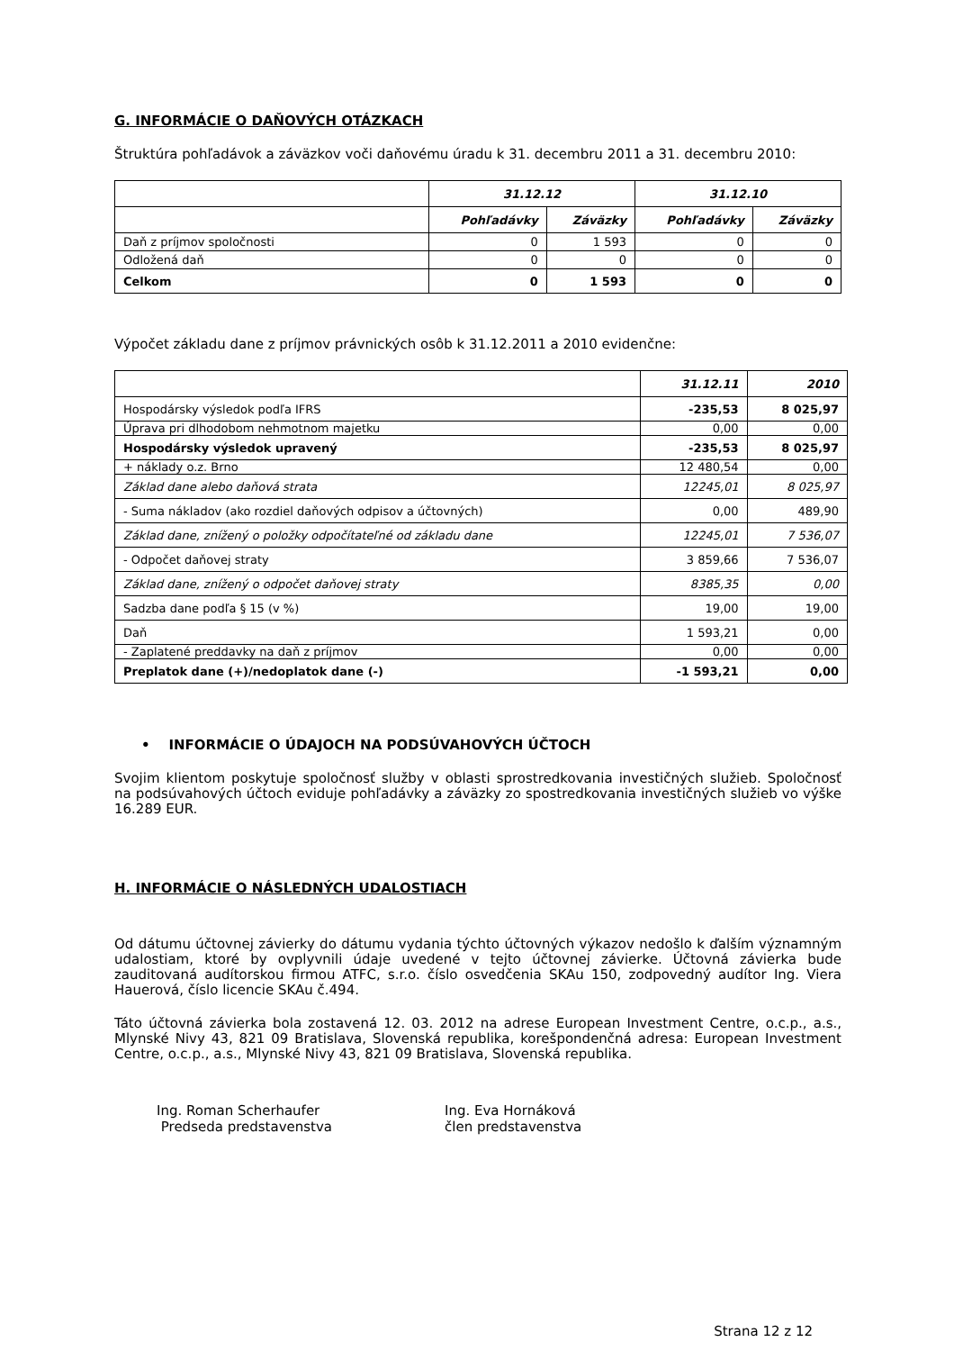G. INFORMÁCIE O DAŇOVÝCH OTÁZKACH
Štruktúra pohľadávok a záväzkov voči daňovému úradu k 31. decembru 2011 a 31. decembru 2010:
| | 31.12.12 | | 31.12.10 | |
| --- | --- | --- | --- | --- |
| | Pohľadávky | Záväzky | Pohľadávky | Záväzky |
| Daň z príjmov spoločnosti | 0 | 1 593 | 0 | 0 |
| Odložená daň | 0 | 0 | 0 | 0 |
| Celkom | 0 | 1 593 | 0 | 0 |
Výpočet základu dane z príjmov právnických osôb k 31.12.2011 a 2010 evidenčne:
| | 31.12.11 | 2010 |
| --- | --- | --- |
| Hospodársky výsledok podľa IFRS | -235,53 | 8 025,97 |
| Úprava pri dlhodobom nehmotnom majetku | 0,00 | 0,00 |
| Hospodársky výsledok upravený | -235,53 | 8 025,97 |
| + náklady o.z. Brno | 12 480,54 | 0,00 |
| Základ dane alebo daňová strata | 12245,01 | 8 025,97 |
| - Suma nákladov (ako rozdiel daňových odpisov a účtovných) | 0,00 | 489,90 |
| Základ dane, znížený o položky odpočítateľné od základu dane | 12245,01 | 7 536,07 |
| - Odpočet daňovej straty | 3 859,66 | 7 536,07 |
| Základ dane, znížený o odpočet daňovej straty | 8385,35 | 0,00 |
| Sadzba dane podľa § 15 (v %) | 19,00 | 19,00 |
| Daň | 1 593,21 | 0,00 |
| - Zaplatené preddavky na daň z príjmov | 0,00 | 0,00 |
| Preplatok dane (+)/nedoplatok dane (-) | -1 593,21 | 0,00 |
• INFORMÁCIE O ÚDAJOCH NA PODSÚVAHOVÝCH ÚČTOCH
Svojim klientom poskytuje spoločnosť služby v oblasti sprostredkovania investičných služieb. Spoločnosť na podsúvahových účtoch eviduje pohľadávky a záväzky zo spostredkovania investičných služieb vo výške 16.289 EUR.
H. INFORMÁCIE O NÁSLEDNÝCH UDALOSTIACH
Od dátumu účtovnej závierky do dátumu vydania týchto účtovných výkazov nedošlo k ďalším významným udalostiam, ktoré by ovplyvnili údaje uvedené v tejto účtovnej závierke. Účtovná závierka bude zauditovaná audítorskou firmou ATFC, s.r.o. číslo osvedčenia SKAu 150, zodpovedný audítor Ing. Viera Hauerová, číslo licencie SKAu č.494.
Táto účtovná závierka bola zostavená 12. 03. 2012 na adrese European Investment Centre, o.c.p., a.s., Mlynské Nivy 43, 821 09 Bratislava, Slovenská republika, korešpondenčná adresa: European Investment Centre, o.c.p., a.s., Mlynské Nivy 43, 821 09 Bratislava, Slovenská republika.
Ing. Roman Scherhaufer
Predseda predstavenstva
Ing. Eva Hornáková
člen predstavenstva
Strana 12 z 12